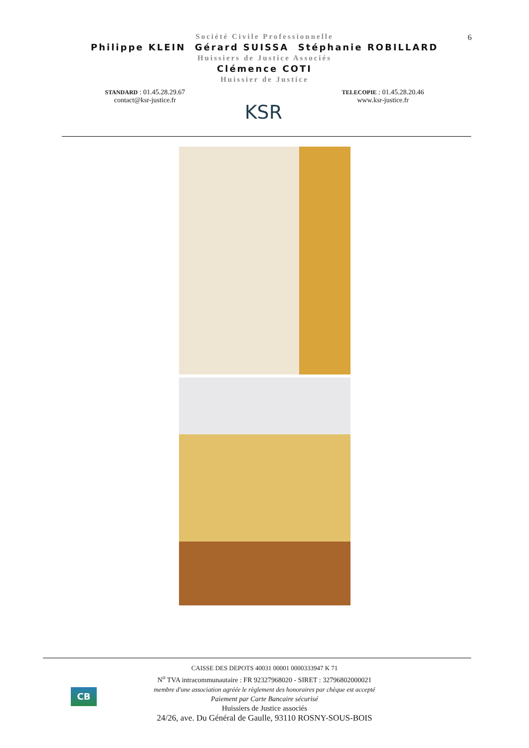6
Société Civile Professionnelle
Philippe KLEIN Gérard SUISSA Stéphanie ROBILLARD
Huissiers de Justice Associés
Clémence COTI
Huissier de Justice
STANDARD : 01.45.28.29.67
contact@ksr-justice.fr
KSR
TELECOPIE : 01.45.28.20.46
www.ksr-justice.fr
CB
CAISSE DES DEPOTS 40031 00001 0000333947 K 71
N<sup>o</sup> TVA intracommunautaire : FR 92327968020 - SIRET : 32796802000021
membre d'une association agréée le règlement des honoraires par chèque est accepté
Paiement par Carte Bancaire sécurisé
Huissiers de Justice associés
24/26, ave. Du Général de Gaulle, 93110 ROSNY-SOUS-BOIS